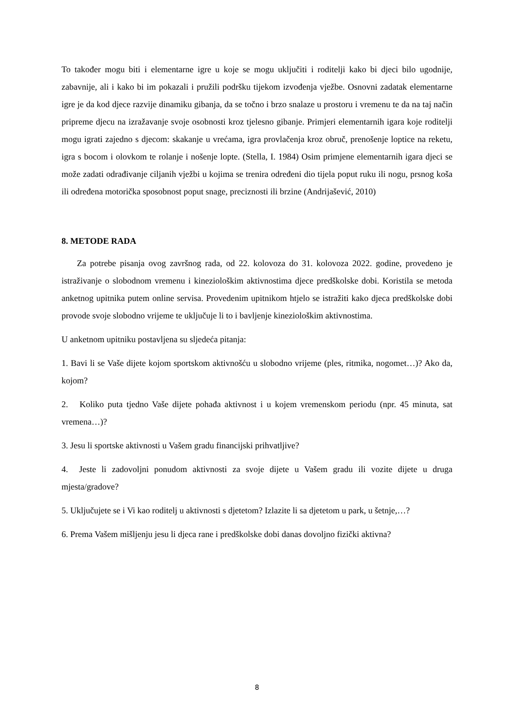To također mogu biti i elementarne igre u koje se mogu uključiti i roditelji kako bi djeci bilo ugodnije, zabavnije, ali i kako bi im pokazali i pružili podršku tijekom izvođenja vježbe. Osnovni zadatak elementarne igre je da kod djece razvije dinamiku gibanja, da se točno i brzo snalaze u prostoru i vremenu te da na taj način pripreme djecu na izražavanje svoje osobnosti kroz tjelesno gibanje. Primjeri elementarnih igara koje roditelji mogu igrati zajedno s djecom: skakanje u vrećama, igra provlačenja kroz obruč, prenošenje loptice na reketu, igra s bocom i olovkom te rolanje i nošenje lopte. (Stella, I. 1984) Osim primjene elementarnih igara djeci se može zadati odrađivanje ciljanih vježbi u kojima se trenira određeni dio tijela poput ruku ili nogu, prsnog koša ili određena motorička sposobnost poput snage, preciznosti ili brzine (Andrijašević, 2010)
8. METODE RADA
Za potrebe pisanja ovog završnog rada, od 22. kolovoza do 31. kolovoza 2022. godine, provedeno je istraživanje o slobodnom vremenu i kineziološkim aktivnostima djece predškolske dobi. Koristila se metoda anketnog upitnika putem online servisa. Provedenim upitnikom htjelo se istražiti kako djeca predškolske dobi provode svoje slobodno vrijeme te uključuje li to i bavljenje kineziološkim aktivnostima.
U anketnom upitniku postavljena su sljedeća pitanja:
1. Bavi li se Vaše dijete kojom sportskom aktivnošću u slobodno vrijeme (ples, ritmika, nogomet…)? Ako da, kojom?
2. Koliko puta tjedno Vaše dijete pohađa aktivnost i u kojem vremenskom periodu (npr. 45 minuta, sat vremena…)?
3. Jesu li sportske aktivnosti u Vašem gradu financijski prihvatljive?
4. Jeste li zadovoljni ponudom aktivnosti za svoje dijete u Vašem gradu ili vozite dijete u druga mjesta/gradove?
5. Uključujete se i Vi kao roditelj u aktivnosti s djetetom? Izlazite li sa djetetom u park, u šetnje,…?
6. Prema Vašem mišljenju jesu li djeca rane i predškolske dobi danas dovoljno fizički aktivna?
8